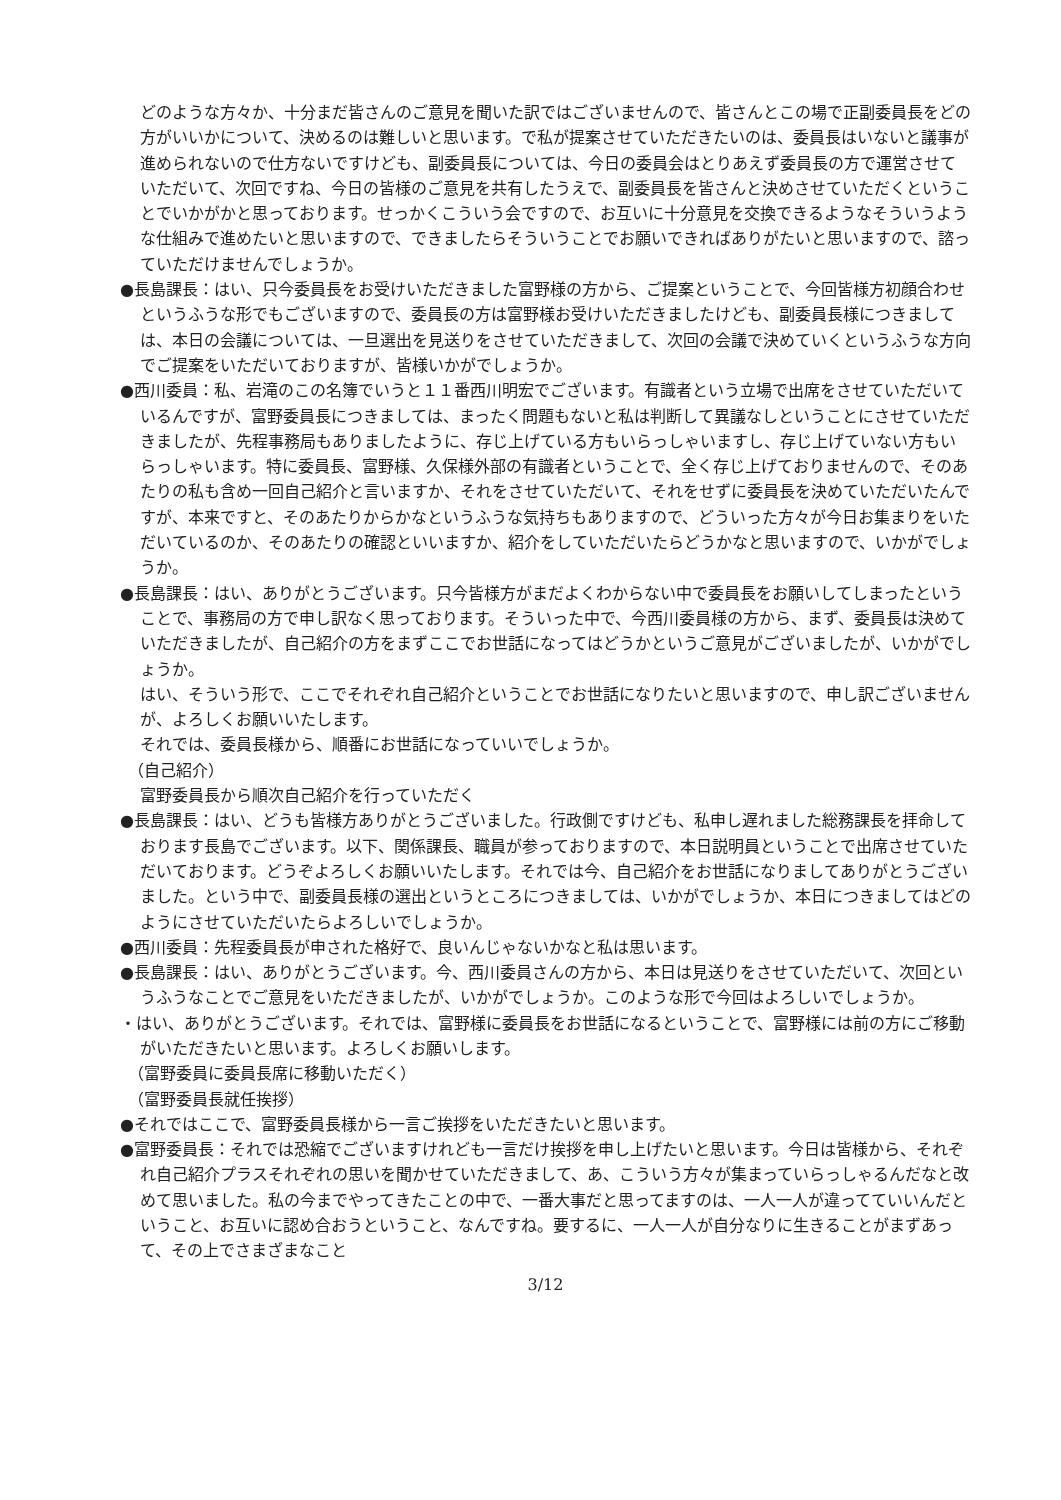どのような方々か、十分まだ皆さんのご意見を聞いた訳ではございませんので、皆さんとこの場で正副委員長をどの方がいいかについて、決めるのは難しいと思います。で私が提案させていただきたいのは、委員長はいないと議事が進められないので仕方ないですけども、副委員長については、今日の委員会はとりあえず委員長の方で運営させていただいて、次回ですね、今日の皆様のご意見を共有したうえで、副委員長を皆さんと決めさせていただくということでいかがかと思っております。せっかくこういう会ですので、お互いに十分意見を交換できるようなそういうような仕組みで進めたいと思いますので、できましたらそういうことでお願いできればありがたいと思いますので、諮っていただけませんでしょうか。
●長島課長：はい、只今委員長をお受けいただきました富野様の方から、ご提案ということで、今回皆様方初顔合わせというふうな形でもございますので、委員長の方は富野様お受けいただきましたけども、副委員長様につきましては、本日の会議については、一旦選出を見送りをさせていただきまして、次回の会議で決めていくというふうな方向でご提案をいただいておりますが、皆様いかがでしょうか。
●西川委員：私、岩滝のこの名簿でいうと１１番西川明宏でございます。有識者という立場で出席をさせていただいているんですが、富野委員長につきましては、まったく問題もないと私は判断して異議なしということにさせていただきましたが、先程事務局もありましたように、存じ上げている方もいらっしゃいますし、存じ上げていない方もいらっしゃいます。特に委員長、富野様、久保様外部の有識者ということで、全く存じ上げておりませんので、そのあたりの私も含め一回自己紹介と言いますか、それをさせていただいて、それをせずに委員長を決めていただいたんですが、本来ですと、そのあたりからかなというふうな気持ちもありますので、どういった方々が今日お集まりをいただいているのか、そのあたりの確認といいますか、紹介をしていただいたらどうかなと思いますので、いかがでしょうか。
●長島課長：はい、ありがとうございます。只今皆様方がまだよくわからない中で委員長をお願いしてしまったということで、事務局の方で申し訳なく思っております。そういった中で、今西川委員様の方から、まず、委員長は決めていただきましたが、自己紹介の方をまずここでお世話になってはどうかというご意見がございましたが、いかがでしょうか。
はい、そういう形で、ここでそれぞれ自己紹介ということでお世話になりたいと思いますので、申し訳ございませんが、よろしくお願いいたします。
それでは、委員長様から、順番にお世話になっていいでしょうか。
（自己紹介）
富野委員長から順次自己紹介を行っていただく
●長島課長：はい、どうも皆様方ありがとうございました。行政側ですけども、私申し遅れました総務課長を拝命しております長島でございます。以下、関係課長、職員が参っておりますので、本日説明員ということで出席させていただいております。どうぞよろしくお願いいたします。それでは今、自己紹介をお世話になりましてありがとうございました。という中で、副委員長様の選出というところにつきましては、いかがでしょうか、本日につきましてはどのようにさせていただいたらよろしいでしょうか。
●西川委員：先程委員長が申された格好で、良いんじゃないかなと私は思います。
●長島課長：はい、ありがとうございます。今、西川委員さんの方から、本日は見送りをさせていただいて、次回というふうなことでご意見をいただきましたが、いかがでしょうか。このような形で今回はよろしいでしょうか。
・はい、ありがとうございます。それでは、富野様に委員長をお世話になるということで、富野様には前の方にご移動がいただきたいと思います。よろしくお願いします。
（富野委員に委員長席に移動いただく）
（富野委員長就任挨拶）
●それではここで、富野委員長様から一言ご挨拶をいただきたいと思います。
●富野委員長：それでは恐縮でございますけれども一言だけ挨拶を申し上げたいと思います。今日は皆様から、それぞれ自己紹介プラスそれぞれの思いを聞かせていただきまして、あ、こういう方々が集まっていらっしゃるんだなと改めて思いました。私の今までやってきたことの中で、一番大事だと思ってますのは、一人一人が違ってていいんだということ、お互いに認め合おうということ、なんですね。要するに、一人一人が自分なりに生きることがまずあって、その上でさまざまなこと
3/12